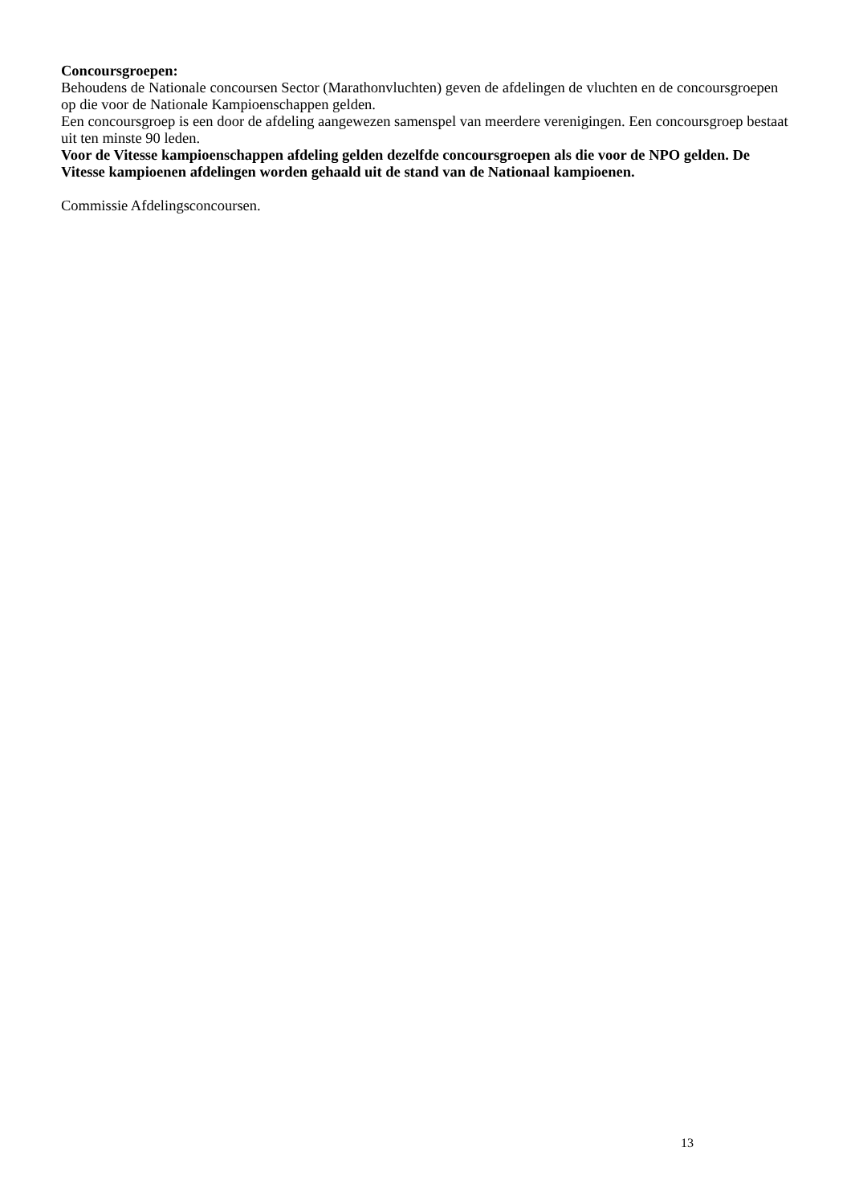Concoursgroepen:
Behoudens de Nationale concoursen Sector (Marathonvluchten) geven de afdelingen de vluchten en de concoursgroepen op die voor de Nationale Kampioenschappen gelden.
Een concoursgroep is een door de afdeling aangewezen samenspel van meerdere verenigingen. Een concoursgroep bestaat uit ten minste 90 leden.
Voor de Vitesse kampioenschappen afdeling gelden dezelfde concoursgroepen als die voor de NPO gelden. De Vitesse kampioenen afdelingen worden gehaald uit de stand van de Nationaal kampioenen.
Commissie Afdelingsconcoursen.
13